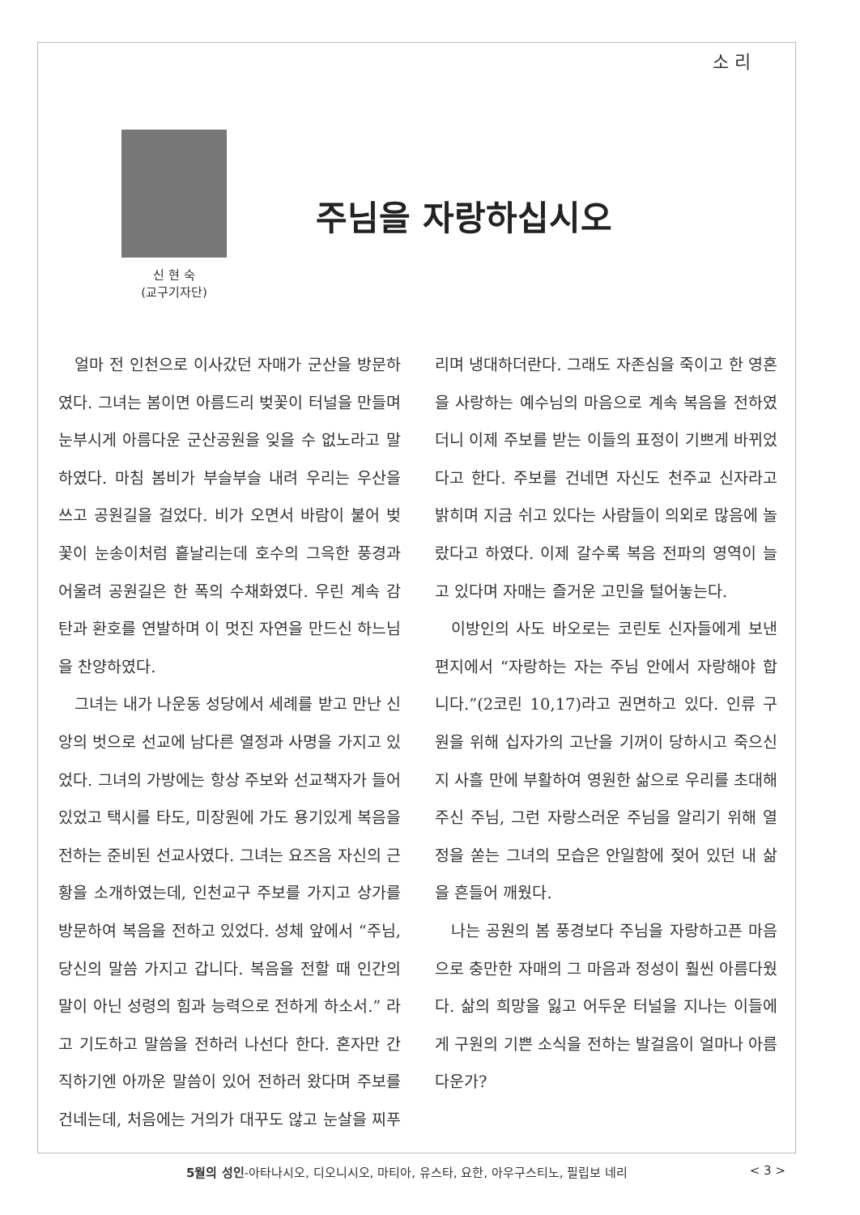소 리
신 현 숙
(교구기자단)
주님을 자랑하십시오
얼마 전 인천으로 이사갔던 자매가 군산을 방문하였다. 그녀는 봄이면 아름드리 벚꽃이 터널을 만들며 눈부시게 아름다운 군산공원을 잊을 수 없노라고 말하였다. 마침 봄비가 부슬부슬 내려 우리는 우산을 쓰고 공원길을 걸었다. 비가 오면서 바람이 불어 벚꽃이 눈송이처럼 흩날리는데 호수의 그윽한 풍경과 어울려 공원길은 한 폭의 수채화였다. 우린 계속 감탄과 환호를 연발하며 이 멋진 자연을 만드신 하느님을 찬양하였다.
그녀는 내가 나운동 성당에서 세례를 받고 만난 신앙의 벗으로 선교에 남다른 열정과 사명을 가지고 있었다. 그녀의 가방에는 항상 주보와 선교책자가 들어있었고 택시를 타도, 미장원에 가도 용기있게 복음을 전하는 준비된 선교사였다. 그녀는 요즈음 자신의 근황을 소개하였는데, 인천교구 주보를 가지고 상가를 방문하여 복음을 전하고 있었다. 성체 앞에서 “주님, 당신의 말씀 가지고 갑니다. 복음을 전할 때 인간의 말이 아닌 성령의 힘과 능력으로 전하게 하소서.” 라고 기도하고 말씀을 전하러 나선다 한다. 혼자만 간직하기엔 아까운 말씀이 있어 전하러 왔다며 주보를 건네는데, 처음에는 거의가 대꾸도 않고 눈살을 찌푸리며 냉대하더란다. 그래도 자존심을 죽이고 한 영혼을 사랑하는 예수님의 마음으로 계속 복음을 전하였더니 이제 주보를 받는 이들의 표정이 기쁘게 바뀌었다고 한다. 주보를 건네면 자신도 천주교 신자라고 밝히며 지금 쉬고 있다는 사람들이 의외로 많음에 놀랐다고 하였다. 이제 갈수록 복음 전파의 영역이 늘고 있다며 자매는 즐거운 고민을 털어놓는다.
이방인의 사도 바오로는 코린토 신자들에게 보낸 편지에서 “자랑하는 자는 주님 안에서 자랑해야 합니다.”(2코린 10,17)라고 권면하고 있다. 인류 구원을 위해 십자가의 고난을 기꺼이 당하시고 죽으신지 사흘 만에 부활하여 영원한 삶으로 우리를 초대해 주신 주님, 그런 자랑스러운 주님을 알리기 위해 열정을 쏟는 그녀의 모습은 안일함에 젖어 있던 내 삶을 흔들어 깨웠다.
나는 공원의 봄 풍경보다 주님을 자랑하고픈 마음으로 충만한 자매의 그 마음과 정성이 훨씬 아름다웠다. 삶의 희망을 잃고 어두운 터널을 지나는 이들에게 구원의 기쁜 소식을 전하는 발걸음이 얼마나 아름다운가?
5월의 성인-아타나시오, 디오니시오, 마티아, 유스타, 요한, 아우구스티노, 필립보 네리 < 3 >